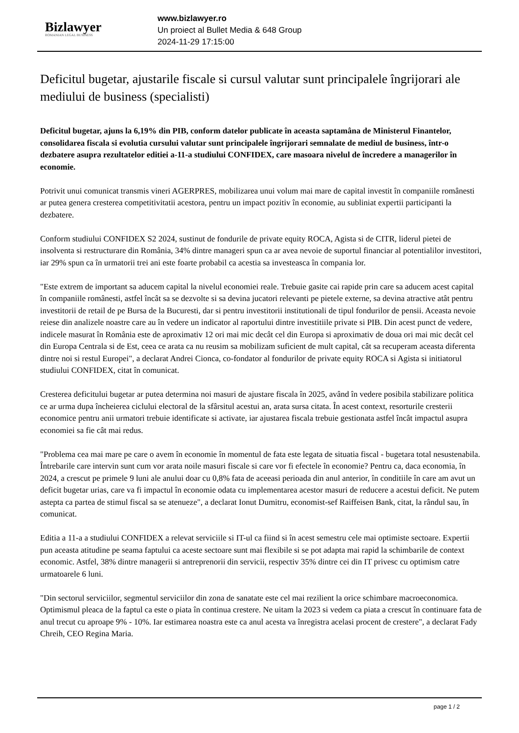Bizlawyer
ROMANIAN LEGAL BUSINESS
www.bizlawyer.ro
Un proiect al Bullet Media & 648 Group
2024-11-29 17:15:00
Deficitul bugetar, ajustarile fiscale si cursul valutar sunt principalele îngrijorari ale mediului de business (specialisti)
Deficitul bugetar, ajuns la 6,19% din PIB, conform datelor publicate în aceasta saptamâna de Ministerul Finantelor, consolidarea fiscala si evolutia cursului valutar sunt principalele îngrijorari semnalate de mediul de business, într-o dezbatere asupra rezultatelor editiei a-11-a studiului CONFIDEX, care masoara nivelul de încredere a managerilor în economie.
Potrivit unui comunicat transmis vineri AGERPRES, mobilizarea unui volum mai mare de capital investit în companiile românesti ar putea genera cresterea competitivitatii acestora, pentru un impact pozitiv în economie, au subliniat expertii participanti la dezbatere.
Conform studiului CONFIDEX S2 2024, sustinut de fondurile de private equity ROCA, Agista si de CITR, liderul pietei de insolventa si restructurare din România, 34% dintre manageri spun ca ar avea nevoie de suportul financiar al potentialilor investitori, iar 29% spun ca în urmatorii trei ani este foarte probabil ca acestia sa investeasca în compania lor.
"Este extrem de important sa aducem capital la nivelul economiei reale. Trebuie gasite cai rapide prin care sa aducem acest capital în companiile românesti, astfel încât sa se dezvolte si sa devina jucatori relevanti pe pietele externe, sa devina atractive atât pentru investitorii de retail de pe Bursa de la Bucuresti, dar si pentru investitorii institutionali de tipul fondurilor de pensii. Aceasta nevoie reiese din analizele noastre care au în vedere un indicator al raportului dintre investitiile private si PIB. Din acest punct de vedere, indicele masurat în România este de aproximativ 12 ori mai mic decât cel din Europa si aproximativ de doua ori mai mic decât cel din Europa Centrala si de Est, ceea ce arata ca nu reusim sa mobilizam suficient de mult capital, cât sa recuperam aceasta diferenta dintre noi si restul Europei", a declarat Andrei Cionca, co-fondator al fondurilor de private equity ROCA si Agista si initiatorul studiului CONFIDEX, citat în comunicat.
Cresterea deficitului bugetar ar putea determina noi masuri de ajustare fiscala în 2025, având în vedere posibila stabilizare politica ce ar urma dupa încheierea ciclului electoral de la sfârsitul acestui an, arata sursa citata. În acest context, resorturile cresterii economice pentru anii urmatori trebuie identificate si activate, iar ajustarea fiscala trebuie gestionata astfel încât impactul asupra economiei sa fie cât mai redus.
"Problema cea mai mare pe care o avem în economie în momentul de fata este legata de situatia fiscal - bugetara total nesustenabila. Întrebarile care intervin sunt cum vor arata noile masuri fiscale si care vor fi efectele în economie? Pentru ca, daca economia, în 2024, a crescut pe primele 9 luni ale anului doar cu 0,8% fata de aceeasi perioada din anul anterior, în conditiile în care am avut un deficit bugetar urias, care va fi impactul în economie odata cu implementarea acestor masuri de reducere a acestui deficit. Ne putem astepta ca partea de stimul fiscal sa se atenueze", a declarat Ionut Dumitru, economist-sef Raiffeisen Bank, citat, la rândul sau, în comunicat.
Editia a 11-a a studiului CONFIDEX a relevat serviciile si IT-ul ca fiind si în acest semestru cele mai optimiste sectoare. Expertii pun aceasta atitudine pe seama faptului ca aceste sectoare sunt mai flexibile si se pot adapta mai rapid la schimbarile de context economic. Astfel, 38% dintre managerii si antreprenorii din servicii, respectiv 35% dintre cei din IT privesc cu optimism catre urmatoarele 6 luni.
"Din sectorul serviciilor, segmentul serviciilor din zona de sanatate este cel mai rezilient la orice schimbare macroeconomica. Optimismul pleaca de la faptul ca este o piata în continua crestere. Ne uitam la 2023 si vedem ca piata a crescut în continuare fata de anul trecut cu aproape 9% - 10%. Iar estimarea noastra este ca anul acesta va înregistra acelasi procent de crestere", a declarat Fady Chreih, CEO Regina Maria.
page 1 / 2